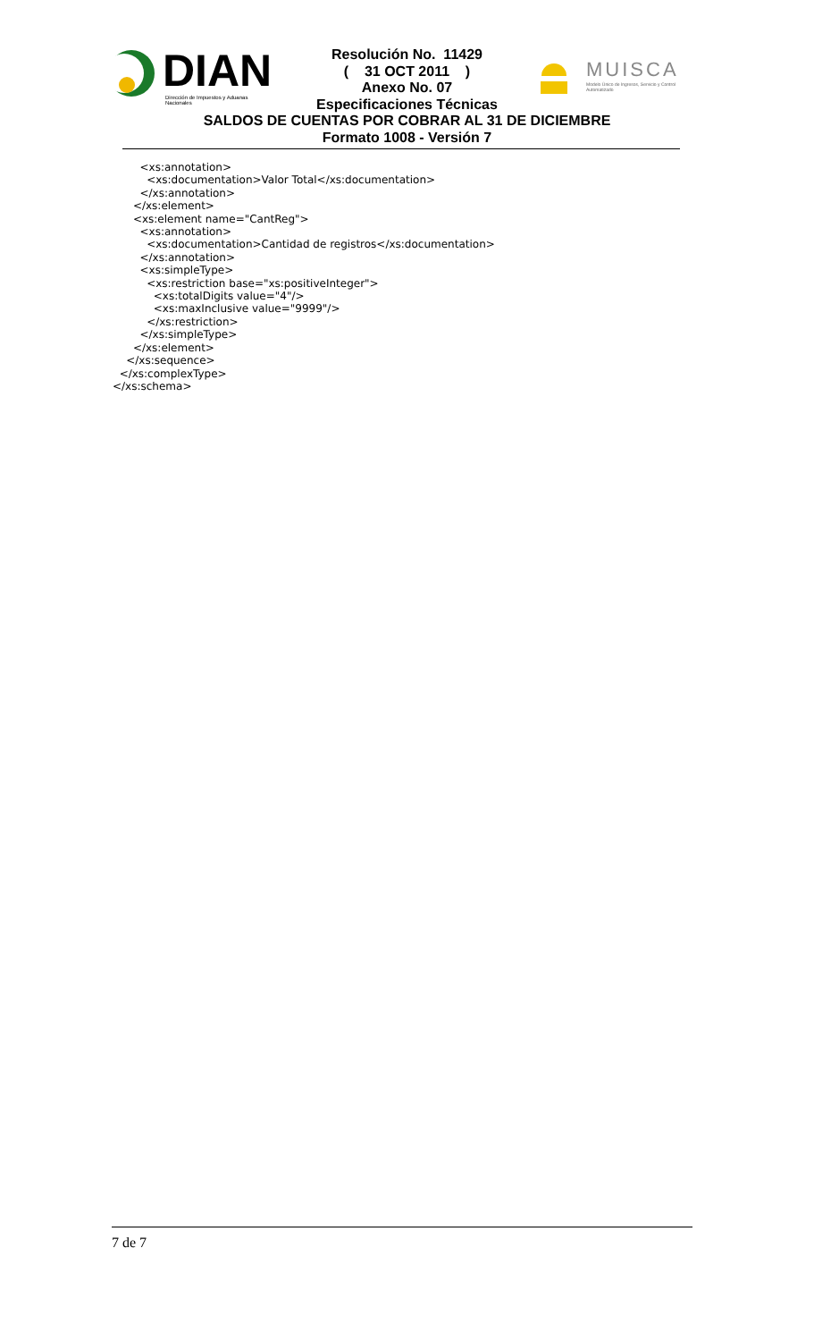DIAN
Dirección de Impuestos y Aduanas Nacionales
Resolución No. 11429
( 31 OCT 2011 )
Anexo No. 07
Especificaciones Técnicas
SALDOS DE CUENTAS POR COBRAR AL 31 DE DICIEMBRE
Formato 1008 - Versión 7
MUISCA
Modelo Único de Ingresos, Servicio y Control Automatizado
        <xs:annotation>
          <xs:documentation>Valor Total</xs:documentation>
        </xs:annotation>
      </xs:element>
      <xs:element name="CantReg">
        <xs:annotation>
          <xs:documentation>Cantidad de registros</xs:documentation>
        </xs:annotation>
        <xs:simpleType>
          <xs:restriction base="xs:positiveInteger">
            <xs:totalDigits value="4"/>
            <xs:maxInclusive value="9999"/>
          </xs:restriction>
        </xs:simpleType>
      </xs:element>
    </xs:sequence>
  </xs:complexType>
</xs:schema>
7 de 7